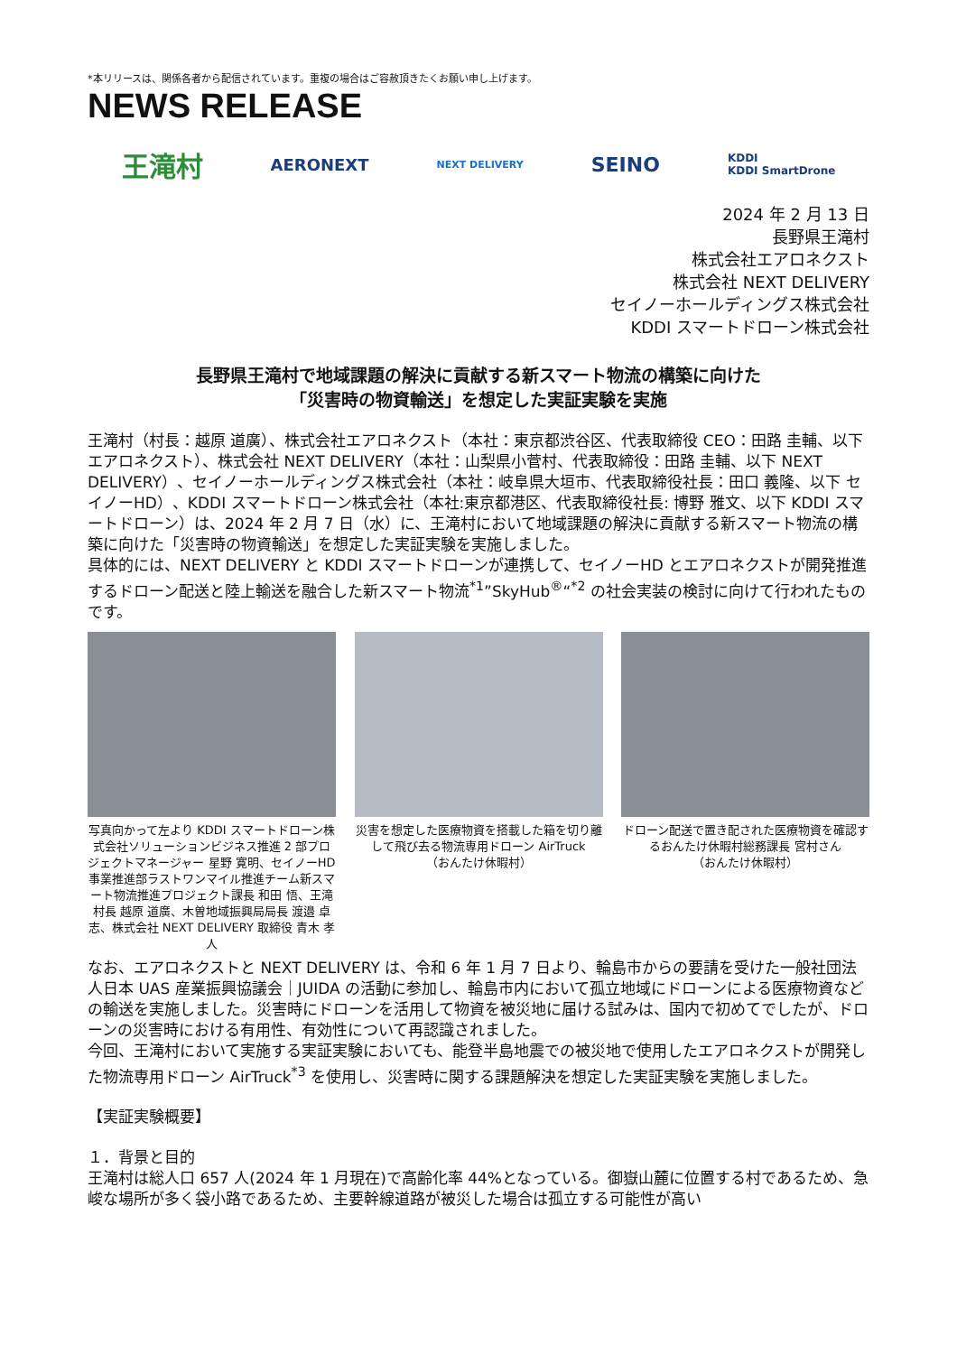*本リリースは、関係各者から配信されています。重複の場合はご容赦頂きたくお願い申し上げます。
NEWS RELEASE
王滝村 AERONEXT NEXT DELIVERY SEINO KDDI
KDDI SmartDrone
2024 年 2 月 13 日
長野県王滝村
株式会社エアロネクスト
株式会社 NEXT DELIVERY
セイノーホールディングス株式会社
KDDI スマートドローン株式会社
長野県王滝村で地域課題の解決に貢献する新スマート物流の構築に向けた
「災害時の物資輸送」を想定した実証実験を実施
王滝村（村長：越原 道廣）、株式会社エアロネクスト（本社：東京都渋谷区、代表取締役 CEO：田路 圭輔、以下エアロネクスト）、株式会社 NEXT DELIVERY（本社：山梨県小菅村、代表取締役：田路 圭輔、以下 NEXT DELIVERY）、セイノーホールディングス株式会社（本社：岐阜県大垣市、代表取締役社長：田口 義隆、以下 セイノーHD）、KDDI スマートドローン株式会社（本社:東京都港区、代表取締役社長: 博野 雅文、以下 KDDI スマートドローン）は、2024 年 2 月 7 日（水）に、王滝村において地域課題の解決に貢献する新スマート物流の構築に向けた「災害時の物資輸送」を想定した実証実験を実施しました。
具体的には、NEXT DELIVERY と KDDI スマートドローンが連携して、セイノーHD とエアロネクストが開発推進するドローン配送と陸上輸送を融合した新スマート物流<sup>*1</sup>”SkyHub<sup>®</sup>“<sup>*2</sup> の社会実装の検討に向けて行われたものです。
写真向かって左より KDDI スマートドローン株式会社ソリューションビジネス推進 2 部プロジェクトマネージャー 星野 寛明、セイノーHD 事業推進部ラストワンマイル推進チーム新スマート物流推進プロジェクト課長 和田 悟、王滝村長 越原 道廣、木曽地域振興局局長 渡邉 卓志、株式会社 NEXT DELIVERY 取締役 青木 孝人
災害を想定した医療物資を搭載した箱を切り離して飛び去る物流専用ドローン AirTruck
（おんたけ休暇村）
ドローン配送で置き配された医療物資を確認するおんたけ休暇村総務課長 宮村さん
（おんたけ休暇村）
なお、エアロネクストと NEXT DELIVERY は、令和 6 年 1 月 7 日より、輪島市からの要請を受けた一般社団法人日本 UAS 産業振興協議会｜JUIDA の活動に参加し、輪島市内において孤立地域にドローンによる医療物資などの輸送を実施しました。災害時にドローンを活用して物資を被災地に届ける試みは、国内で初めてでしたが、ドローンの災害時における有用性、有効性について再認識されました。
今回、王滝村において実施する実証実験においても、能登半島地震での被災地で使用したエアロネクストが開発した物流専用ドローン AirTruck<sup>*3</sup> を使用し、災害時に関する課題解決を想定した実証実験を実施しました。
【実証実験概要】
１．背景と目的
王滝村は総人口 657 人(2024 年 1 月現在)で高齢化率 44%となっている。御嶽山麓に位置する村であるため、急峻な場所が多く袋小路であるため、主要幹線道路が被災した場合は孤立する可能性が高い